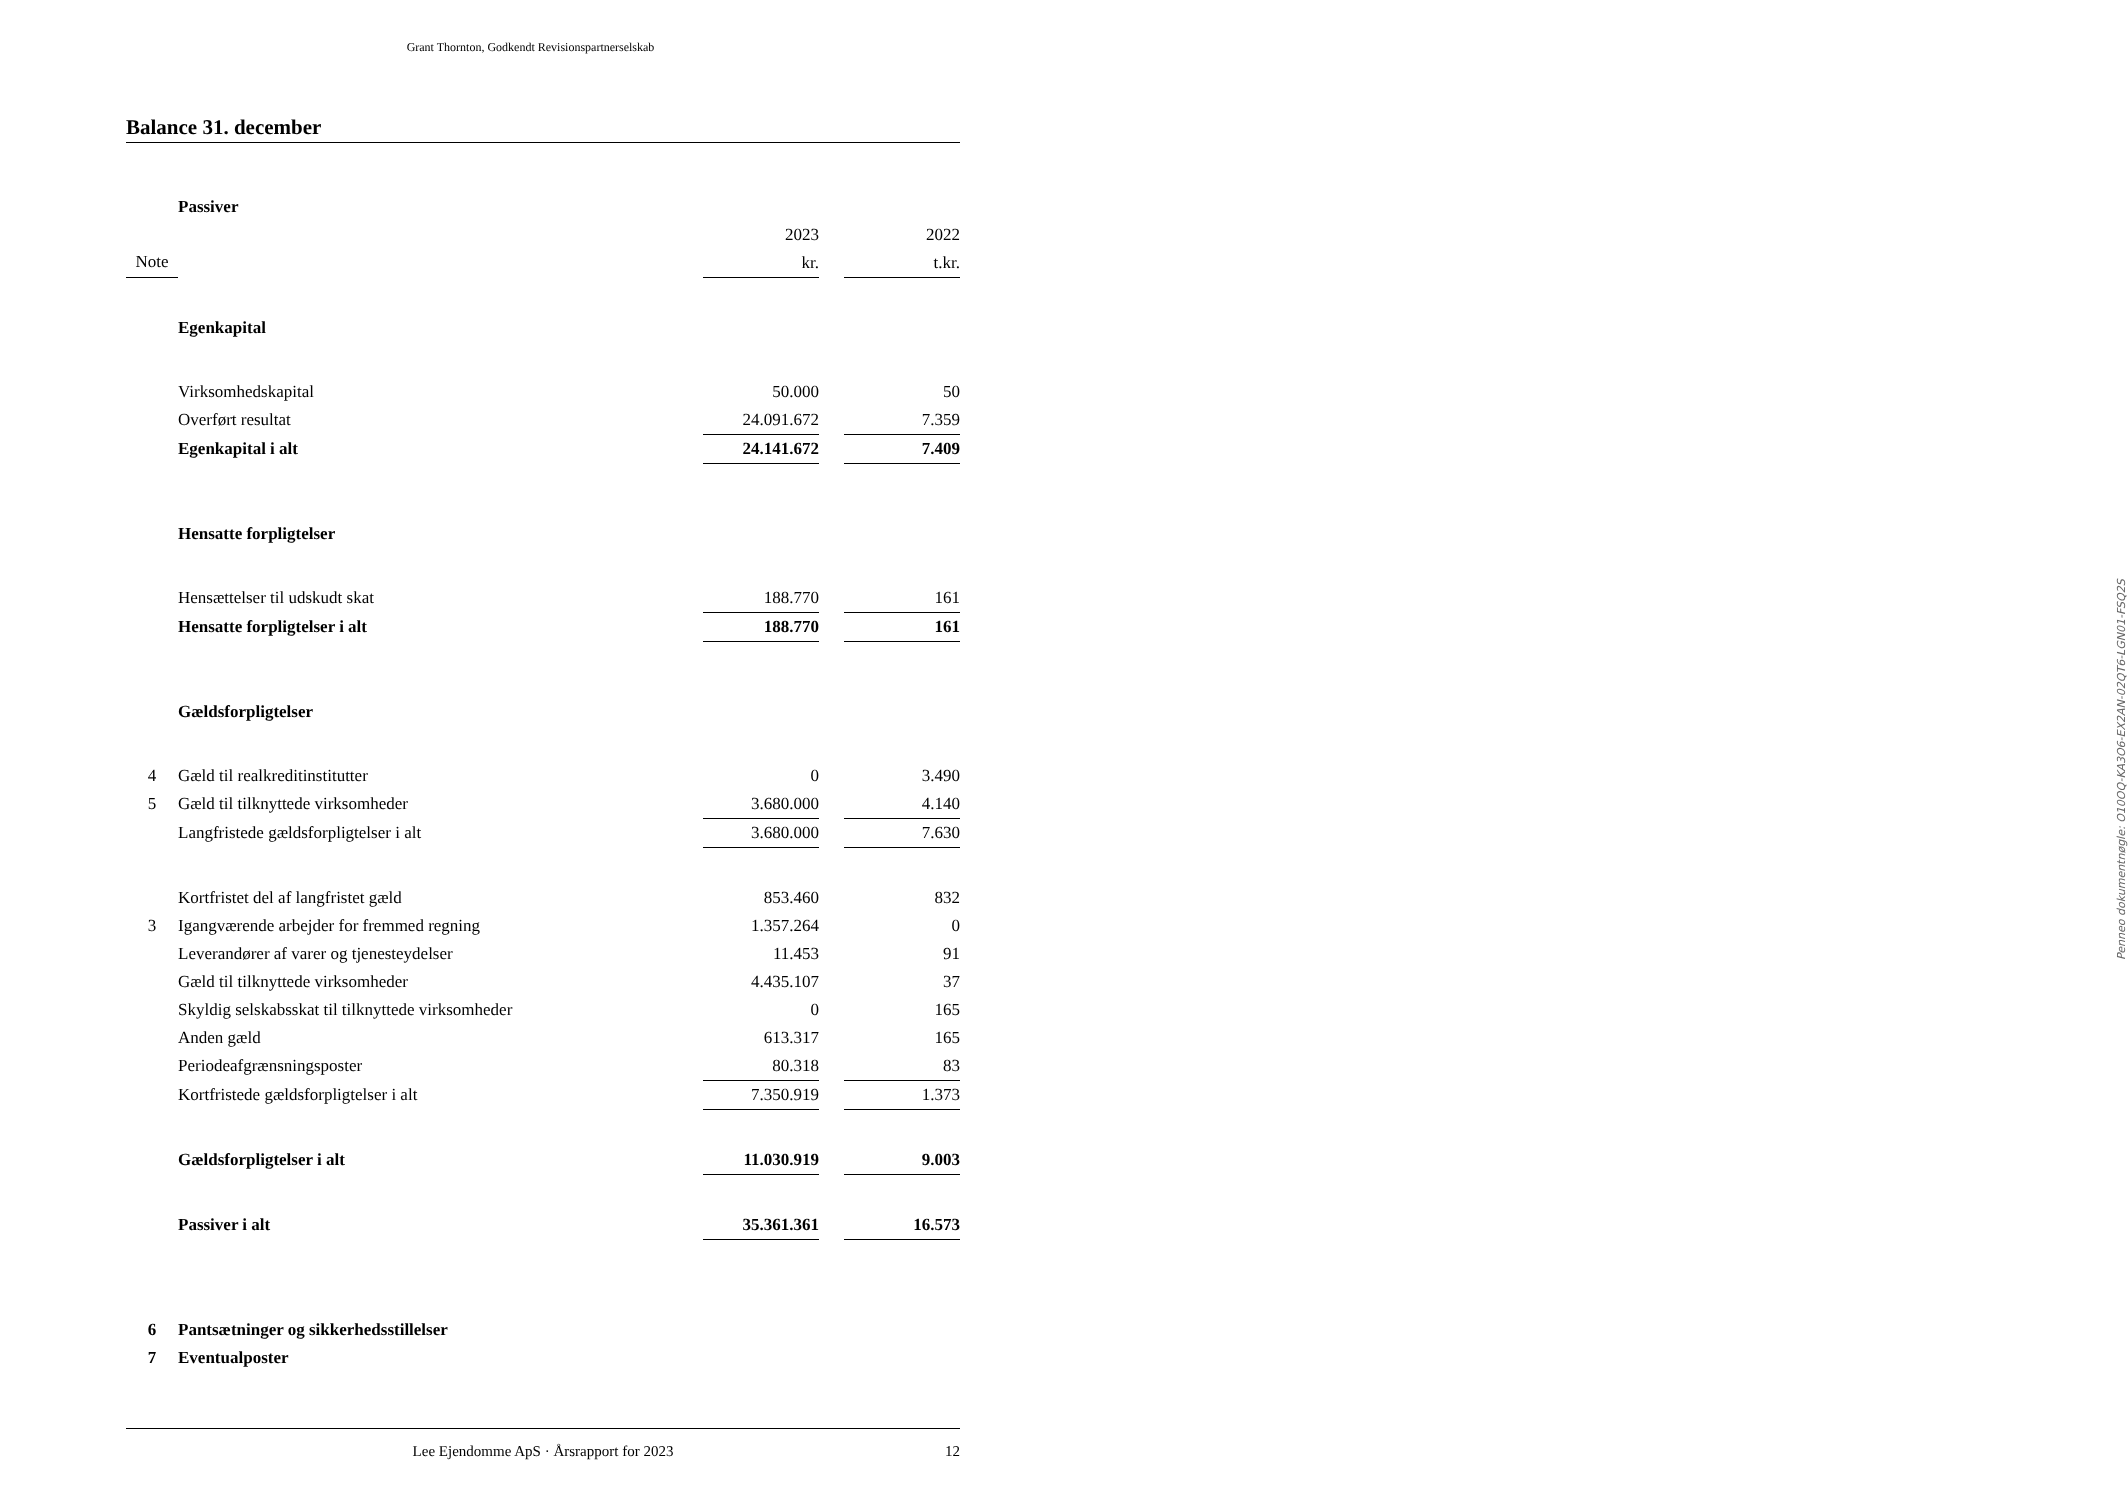Grant Thornton, Godkendt Revisionspartnerselskab
Balance 31. december
| | Passiver | | | |
| | | 2023 | | 2022 |
| Note | | kr. | | t.kr. |
| | Egenkapital | | | |
| | Virksomhedskapital | 50.000 | | 50 |
| | Overført resultat | 24.091.672 | | 7.359 |
| | Egenkapital i alt | 24.141.672 | | 7.409 |
| | Hensatte forpligtelser | | | |
| | Hensættelser til udskudt skat | 188.770 | | 161 |
| | Hensatte forpligtelser i alt | 188.770 | | 161 |
| | Gældsforpligtelser | | | |
| 4 | Gæld til realkreditinstitutter | 0 | | 3.490 |
| 5 | Gæld til tilknyttede virksomheder | 3.680.000 | | 4.140 |
| | Langfristede gældsforpligtelser i alt | 3.680.000 | | 7.630 |
| | Kortfristet del af langfristet gæld | 853.460 | | 832 |
| 3 | Igangværende arbejder for fremmed regning | 1.357.264 | | 0 |
| | Leverandører af varer og tjenesteydelser | 11.453 | | 91 |
| | Gæld til tilknyttede virksomheder | 4.435.107 | | 37 |
| | Skyldig selskabsskat til tilknyttede virksomheder | 0 | | 165 |
| | Anden gæld | 613.317 | | 165 |
| | Periodeafgrænsningsposter | 80.318 | | 83 |
| | Kortfristede gældsforpligtelser i alt | 7.350.919 | | 1.373 |
| | Gældsforpligtelser i alt | 11.030.919 | | 9.003 |
| | Passiver i alt | 35.361.361 | | 16.573 |
| 6 | Pantsætninger og sikkerhedsstillelser | | | |
| 7 | Eventualposter | | | |
Penneo dokumentnøgle: O10OQ-KA3O6-EX2AN-02QT6-LGN01-FSQ2S
Lee Ejendomme ApS · Årsrapport for 2023 12